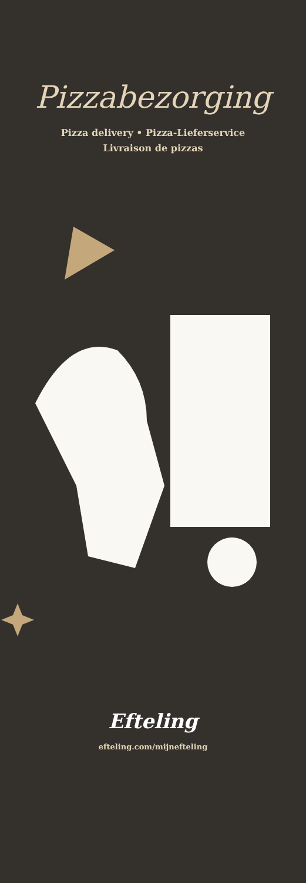Pizzabezorging
Pizza delivery • Pizza-Lieferservice
Livraison de pizzas
Efteling
efteling.com/mijnefteling